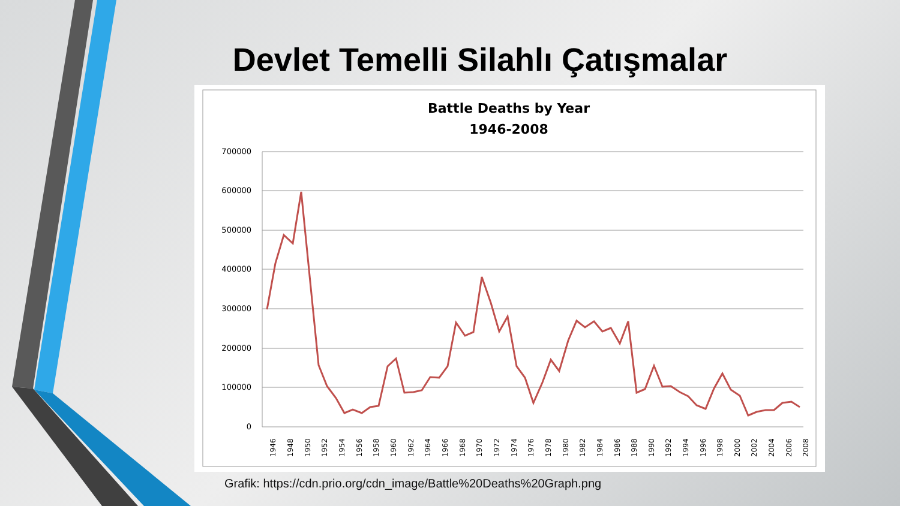Devlet Temelli Silahlı Çatışmalar
Battle Deaths by Year
1946-2008
700000
600000
500000
400000
300000
200000
100000
0
1946
1948
1950
1952
1954
1956
1958
1960
1962
1964
1966
1968
1970
1972
1974
1976
1978
1980
1982
1984
1986
1988
1990
1992
1994
1996
1998
2000
2002
2004
2006
2008
Grafik: https://cdn.prio.org/cdn_image/Battle%20Deaths%20Graph.png